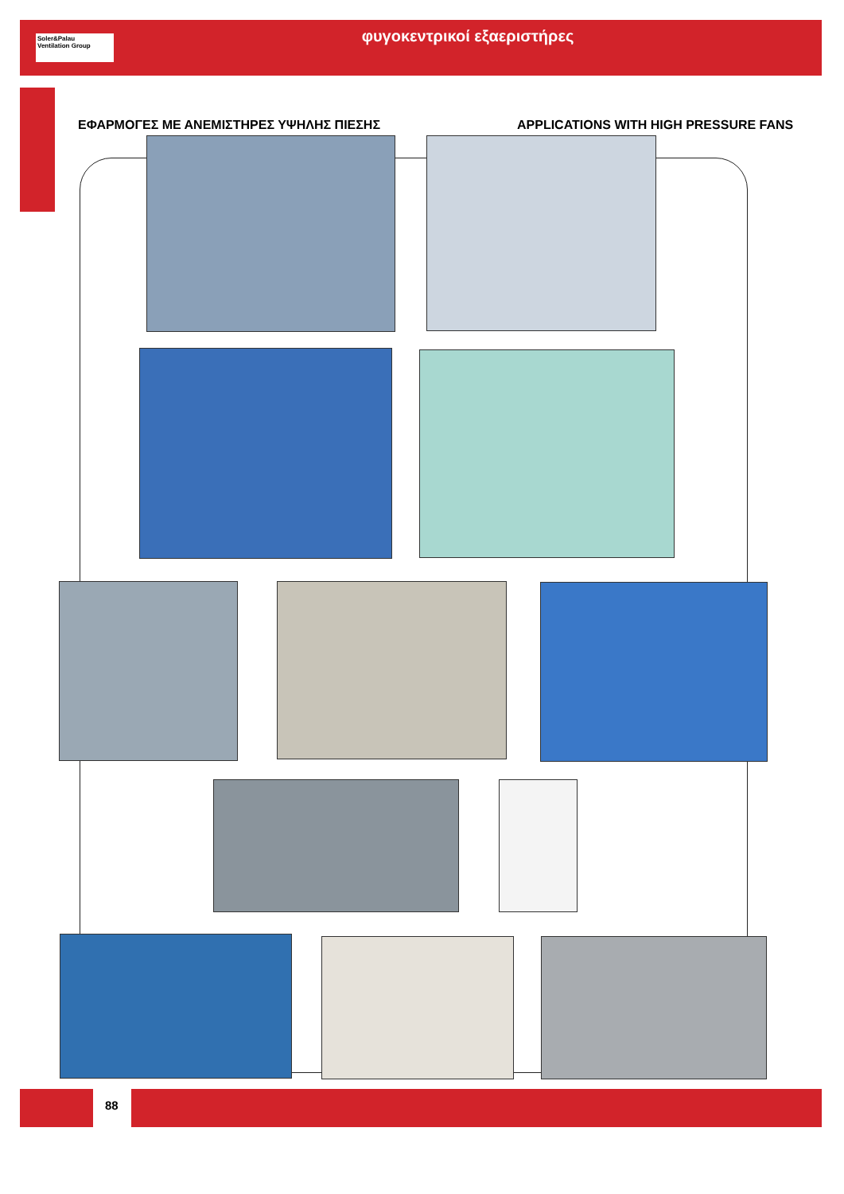Soler&Palau
Ventilation Group
φυγοκεντρικοί εξαεριστήρες
ΕΦΑΡΜΟΓΕΣ ΜΕ ΑΝΕΜΙΣΤΗΡΕΣ ΥΨΗΛΗΣ ΠΙΕΣΗΣ
APPLICATIONS WITH HIGH PRESSURE FANS
88